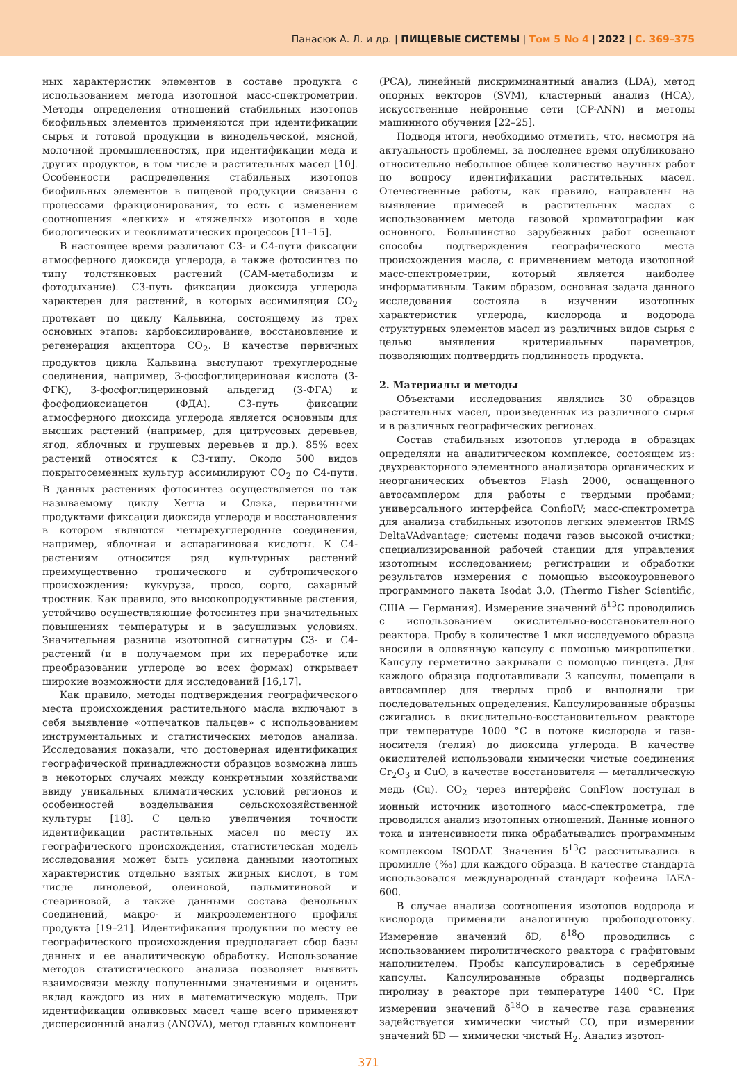Панасюк А. Л. и др. | ПИЩЕВЫЕ СИСТЕМЫ | Том 5 No 4 | 2022 | С. 369–375
ных характеристик элементов в составе продукта с использованием метода изотопной масс-спектрометрии. Методы определения отношений стабильных изотопов биофильных элементов применяются при идентификации сырья и готовой продукции в винодельческой, мясной, молочной промышленностях, при идентификации меда и других продуктов, в том числе и растительных масел [10]. Особенности распределения стабильных изотопов биофильных элементов в пищевой продукции связаны с процессами фракционирования, то есть с изменением соотношения «легких» и «тяжелых» изотопов в ходе биологических и геоклиматических процессов [11–15].
В настоящее время различают С3- и С4-пути фиксации атмосферного диоксида углерода, а также фотосинтез по типу толстянковых растений (САМ-метаболизм и фотодыхание). С3-путь фиксации диоксида углерода характерен для растений, в которых ассимиляция СО<sub>2</sub> протекает по циклу Кальвина, состоящему из трех основных этапов: карбоксилирование, восстановление и регенерация акцептора СО<sub>2</sub>. В качестве первичных продуктов цикла Кальвина выступают трехуглеродные соединения, например, 3-фосфоглицериновая кислота (3-ФГК), 3-фосфоглицериновый альдегид (3-ФГА) и фосфодиоксиацетон (ФДА). С3-путь фиксации атмосферного диоксида углерода является основным для высших растений (например, для цитрусовых деревьев, ягод, яблочных и грушевых деревьев и др.). 85% всех растений относятся к С3-типу. Около 500 видов покрытосеменных культур ассимилируют СО<sub>2</sub> по С4-пути. В данных растениях фотосинтез осуществляется по так называемому циклу Хетча и Слэка, первичными продуктами фиксации диоксида углерода и восстановления в котором являются четырехуглеродные соединения, например, яблочная и аспарагиновая кислоты. К С4-растениям относится ряд культурных растений преимущественно тропического и субтропического происхождения: кукуруза, просо, сорго, сахарный тростник. Как правило, это высокопродуктивные растения, устойчиво осуществляющие фотосинтез при значительных повышениях температуры и в засушливых условиях. Значительная разница изотопной сигнатуры С3- и С4-растений (и в получаемом при их переработке или преобразовании углероде во всех формах) открывает широкие возможности для исследований [16,17].
Как правило, методы подтверждения географического места происхождения растительного масла включают в себя выявление «отпечатков пальцев» с использованием инструментальных и статистических методов анализа. Исследования показали, что достоверная идентификация географической принадлежности образцов возможна лишь в некоторых случаях между конкретными хозяйствами ввиду уникальных климатических условий регионов и особенностей возделывания сельскохозяйственной культуры [18]. С целью увеличения точности идентификации растительных масел по месту их географического происхождения, статистическая модель исследования может быть усилена данными изотопных характеристик отдельно взятых жирных кислот, в том числе линолевой, олеиновой, пальмитиновой и стеариновой, а также данными состава фенольных соединений, макро- и микроэлементного профиля продукта [19–21]. Идентификация продукции по месту ее географического происхождения предполагает сбор базы данных и ее аналитическую обработку. Использование методов статистического анализа позволяет выявить взаимосвязи между полученными значениями и оценить вклад каждого из них в математическую модель. При идентификации оливковых масел чаще всего применяют дисперсионный анализ (ANOVA), метод главных компонент
(PCA), линейный дискриминантный анализ (LDA), метод опорных векторов (SVM), кластерный анализ (HCA), искусственные нейронные сети (CP-ANN) и методы машинного обучения [22–25].
Подводя итоги, необходимо отметить, что, несмотря на актуальность проблемы, за последнее время опубликовано относительно небольшое общее количество научных работ по вопросу идентификации растительных масел. Отечественные работы, как правило, направлены на выявление примесей в растительных маслах с использованием метода газовой хроматографии как основного. Большинство зарубежных работ освещают способы подтверждения географического места происхождения масла, с применением метода изотопной масс-спектрометрии, который является наиболее информативным. Таким образом, основная задача данного исследования состояла в изучении изотопных характеристик углерода, кислорода и водорода структурных элементов масел из различных видов сырья с целью выявления критериальных параметров, позволяющих подтвердить подлинность продукта.
2. Материалы и методы
Объектами исследования являлись 30 образцов растительных масел, произведенных из различного сырья и в различных географических регионах.
Состав стабильных изотопов углерода в образцах определяли на аналитическом комплексе, состоящем из: двухреакторного элементного анализатора органических и неорганических объектов Flash 2000, оснащенного автосамплером для работы с твердыми пробами; универсального интерфейса ConfioIV; масс-спектрометра для анализа стабильных изотопов легких элементов IRMS DeltaVAdvantage; системы подачи газов высокой очистки; специализированной рабочей станции для управления изотопным исследованием; регистрации и обработки результатов измерения с помощью высокоуровневого программного пакета Isodat 3.0. (Thermo Fisher Scientific, США — Германия). Измерение значений δ<sup>13</sup>С проводились с использованием окислительно-восстановительного реактора. Пробу в количестве 1 мкл исследуемого образца вносили в оловянную капсулу с помощью микропипетки. Капсулу герметично закрывали с помощью пинцета. Для каждого образца подготавливали 3 капсулы, помещали в автосамплер для твердых проб и выполняли три последовательных определения. Капсулированные образцы сжигались в окислительно-восстановительном реакторе при температуре 1000 °С в потоке кислорода и газа-носителя (гелия) до диоксида углерода. В качестве окислителей использовали химически чистые соединения Cr<sub>2</sub>O<sub>3</sub> и CuO, в качестве восстановителя — металлическую медь (Cu). CO<sub>2</sub> через интерфейс ConFlow поступал в ионный источник изотопного масс-спектрометра, где проводился анализ изотопных отношений. Данные ионного тока и интенсивности пика обрабатывались программным комплексом ISODAT. Значения δ<sup>13</sup>С рассчитывались в промилле (‰) для каждого образца. В качестве стандарта использовался международный стандарт кофеина IAEA-600.
В случае анализа соотношения изотопов водорода и кислорода применяли аналогичную пробоподготовку. Измерение значений δD, δ<sup>18</sup>O проводились с использованием пиролитического реактора с графитовым наполнителем. Пробы капсулировались в серебряные капсулы. Капсулированные образцы подвергались пиролизу в реакторе при температуре 1400 °С. При измерении значений δ<sup>18</sup>O в качестве газа сравнения задействуется химически чистый CO, при измерении значений δD — химически чистый H<sub>2</sub>. Анализ изотоп-
371